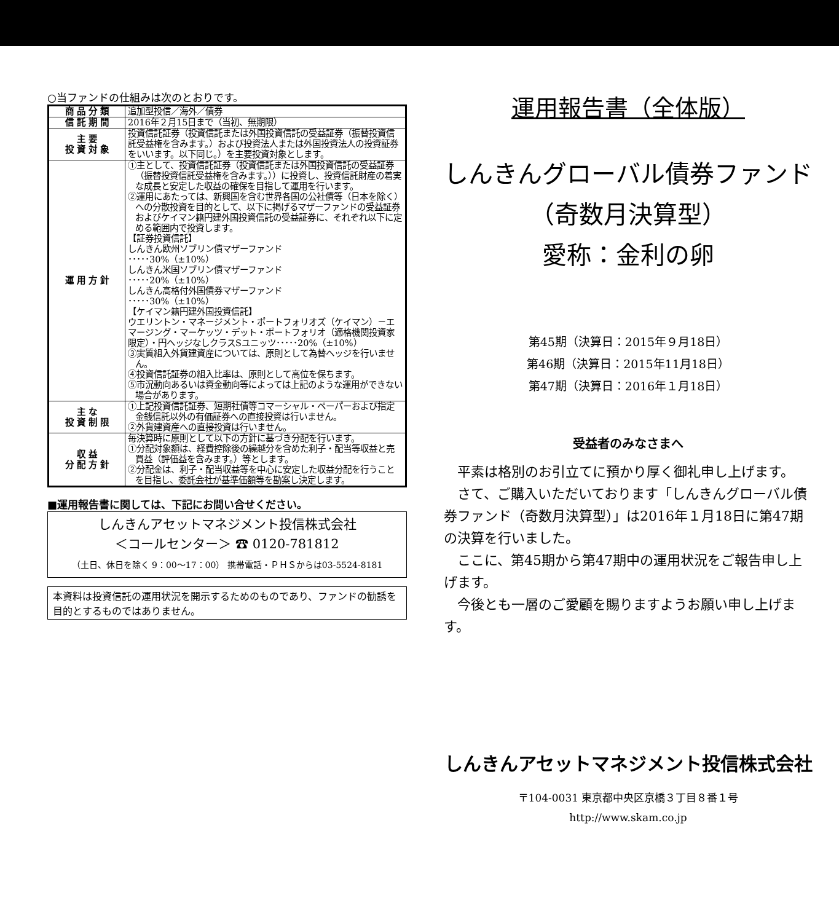○当ファンドの仕組みは次のとおりです。
| 商 品 分 類 | 追加型投信／海外／債券 |
| 信 託 期 間 | 2016年２月15日まで（当初、無期限） |
| 主 要 投 資 対 象 | 投資信託証券（投資信託または外国投資信託の受益証券（振替投資信託受益権を含みます。）および投資法人または外国投資法人の投資証券をいいます。以下同じ。）を主要投資対象とします。 |
| 運 用 方 針 | ①主として、投資信託証券（投資信託または外国投資信託の受益証券（振替投資信託受益権を含みます。））に投資し、投資信託財産の着実な成長と安定した収益の確保を目指して運用を行います。 ②運用にあたっては、新興国を含む世界各国の公社債等（日本を除く）への分散投資を目的として、以下に掲げるマザーファンドの受益証券およびケイマン籍円建外国投資信託の受益証券に、それぞれ以下に定める範囲内で投資します。 【証券投資信託】 しんきん欧州ソブリン債マザーファンド ･････30%（±10%） しんきん米国ソブリン債マザーファンド ･････20%（±10%） しんきん高格付外国債券マザーファンド ･････30%（±10%） 【ケイマン籍円建外国投資信託】 ウエリントン・マネージメント・ポートフォリオズ（ケイマン）－エマージング・マーケッツ・デット・ポートフォリオ（適格機関投資家限定）・円ヘッジなしクラスSユニッツ･････20%（±10%） ③実質組入外貨建資産については、原則として為替ヘッジを行いません。 ④投資信託証券の組入比率は、原則として高位を保ちます。 ⑤市況動向あるいは資金動向等によっては上記のような運用ができない場合があります。 |
| 主 な 投 資 制 限 | ①上記投資信託証券、短期社債等コマーシャル・ペーパーおよび指定金銭信託以外の有価証券への直接投資は行いません。 ②外貨建資産への直接投資は行いません。 |
| 収 益 分 配 方 針 | 毎決算時に原則として以下の方針に基づき分配を行います。 ①分配対象額は、経費控除後の繰越分を含めた利子・配当等収益と売買益（評価益を含みます。）等とします。 ②分配金は、利子・配当収益等を中心に安定した収益分配を行うことを目指し、委託会社が基準価額等を勘案し決定します。 |
■運用報告書に関しては、下記にお問い合せください。
しんきんアセットマネジメント投信株式会社
＜コールセンター＞ ☎ 0120-781812
（土日、休日を除く 9：00～17：00） 携帯電話・ＰＨＳからは03-5524-8181
本資料は投資信託の運用状況を開示するためのものであり、ファンドの勧誘を目的とするものではありません。
運用報告書（全体版）
しんきんグローバル債券ファンド
（奇数月決算型）
愛称：金利の卵
第45期（決算日：2015年９月18日）
第46期（決算日：2015年11月18日）
第47期（決算日：2016年１月18日）
受益者のみなさまへ
　平素は格別のお引立てに預かり厚く御礼申し上げます。
　さて、ご購入いただいております「しんきんグローバル債券ファンド（奇数月決算型）」は2016年１月18日に第47期の決算を行いました。
　ここに、第45期から第47期中の運用状況をご報告申し上げます。
　今後とも一層のご愛顧を賜りますようお願い申し上げます。
しんきんアセットマネジメント投信株式会社
〒104-0031 東京都中央区京橋３丁目８番１号
http://www.skam.co.jp